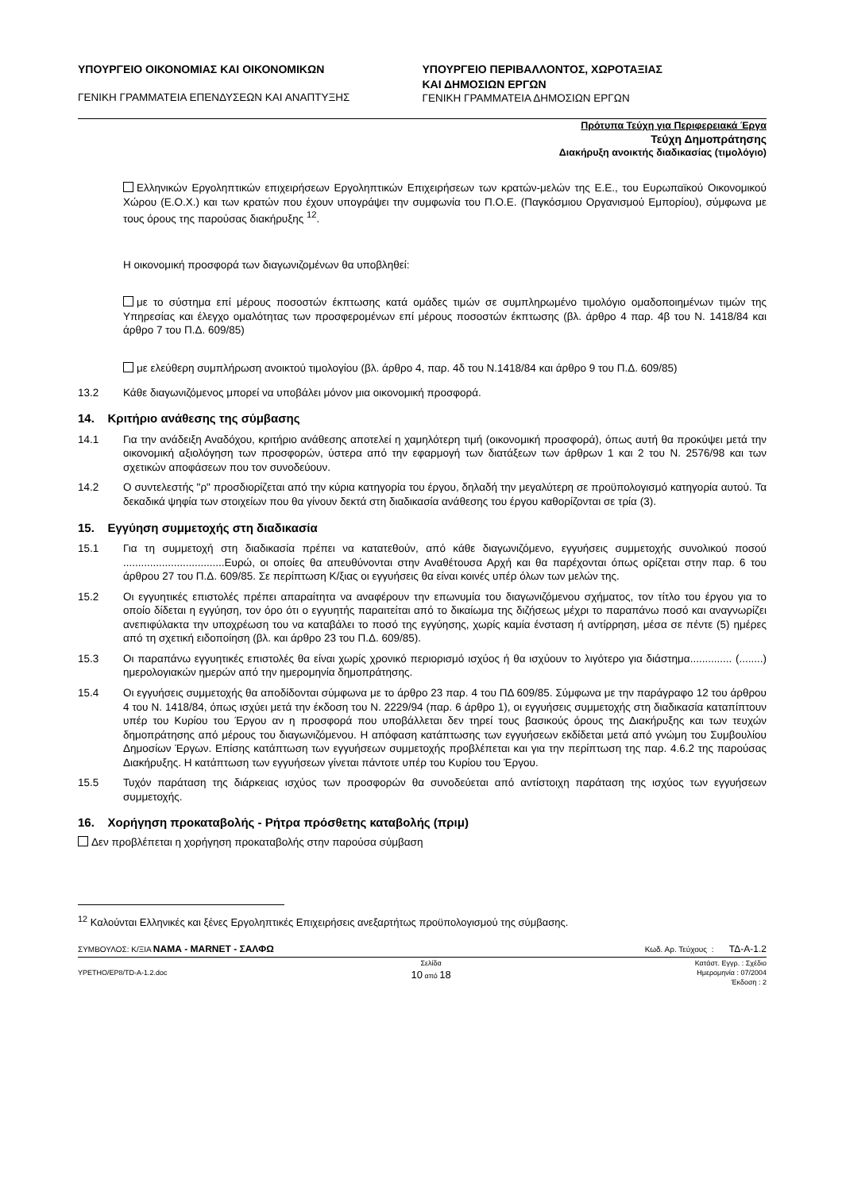ΥΠΟΥΡΓΕΙΟ ΟΙΚΟΝΟΜΙΑΣ ΚΑΙ ΟΙΚΟΝΟΜΙΚΩΝ
ΓΕΝΙΚΗ ΓΡΑΜΜΑΤΕΙΑ ΕΠΕΝΔΥΣΕΩΝ ΚΑΙ ΑΝΑΠΤΥΞΗΣ
ΥΠΟΥΡΓΕΙΟ ΠΕΡΙΒΑΛΛΟΝΤΟΣ, ΧΩΡΟΤΑΞΙΑΣ
ΚΑΙ ΔΗΜΟΣΙΩΝ ΕΡΓΩΝ
ΓΕΝΙΚΗ ΓΡΑΜΜΑΤΕΙΑ ΔΗΜΟΣΙΩΝ ΕΡΓΩΝ
Πρότυπα Τεύχη για Περιφερειακά Έργα
Τεύχη Δημοπράτησης
Διακήρυξη ανοικτής διαδικασίας (τιμολόγιο)
Ελληνικών Εργοληπτικών επιχειρήσεων Εργοληπτικών Επιχειρήσεων των κρατών-μελών της Ε.Ε., του Ευρωπαϊκού Οικονομικού Χώρου (Ε.Ο.Χ.) και των κρατών που έχουν υπογράψει την συμφωνία του Π.Ο.Ε. (Παγκόσμιου Οργανισμού Εμπορίου), σύμφωνα με τους όρους της παρούσας διακήρυξης <sup>12</sup>.
Η οικονομική προσφορά των διαγωνιζομένων θα υποβληθεί:
με το σύστημα επί μέρους ποσοστών έκπτωσης κατά ομάδες τιμών σε συμπληρωμένο τιμολόγιο ομαδοποιημένων τιμών της Υπηρεσίας και έλεγχο ομαλότητας των προσφερομένων επί μέρους ποσοστών έκπτωσης (βλ. άρθρο 4 παρ. 4β του Ν. 1418/84 και άρθρο 7 του Π.Δ. 609/85)
με ελεύθερη συμπλήρωση ανοικτού τιμολογίου (βλ. άρθρο 4, παρ. 4δ του Ν.1418/84 και άρθρο 9 του Π.Δ. 609/85)
13.2 Κάθε διαγωνιζόμενος μπορεί να υποβάλει μόνον μια οικονομική προσφορά.
14. Κριτήριο ανάθεσης της σύμβασης
14.1 Για την ανάδειξη Αναδόχου, κριτήριο ανάθεσης αποτελεί η χαμηλότερη τιμή (οικονομική προσφορά), όπως αυτή θα προκύψει μετά την οικονομική αξιολόγηση των προσφορών, ύστερα από την εφαρμογή των διατάξεων των άρθρων 1 και 2 του Ν. 2576/98 και των σχετικών αποφάσεων που τον συνοδεύουν.
14.2 Ο συντελεστής "ρ" προσδιορίζεται από την κύρια κατηγορία του έργου, δηλαδή την μεγαλύτερη σε προϋπολογισμό κατηγορία αυτού. Τα δεκαδικά ψηφία των στοιχείων που θα γίνουν δεκτά στη διαδικασία ανάθεσης του έργου καθορίζονται σε τρία (3).
15. Εγγύηση συμμετοχής στη διαδικασία
15.1 Για τη συμμετοχή στη διαδικασία πρέπει να κατατεθούν, από κάθε διαγωνιζόμενο, εγγυήσεις συμμετοχής συνολικού ποσού ..................................Ευρώ, οι οποίες θα απευθύνονται στην Αναθέτουσα Αρχή και θα παρέχονται όπως ορίζεται στην παρ. 6 του άρθρου 27 του Π.Δ. 609/85. Σε περίπτωση Κ/ξιας οι εγγυήσεις θα είναι κοινές υπέρ όλων των μελών της.
15.2 Οι εγγυητικές επιστολές πρέπει απαραίτητα να αναφέρουν την επωνυμία του διαγωνιζόμενου σχήματος, τον τίτλο του έργου για το οποίο δίδεται η εγγύηση, τον όρο ότι ο εγγυητής παραιτείται από το δικαίωμα της διζήσεως μέχρι το παραπάνω ποσό και αναγνωρίζει ανεπιφύλακτα την υποχρέωση του να καταβάλει το ποσό της εγγύησης, χωρίς καμία ένσταση ή αντίρρηση, μέσα σε πέντε (5) ημέρες από τη σχετική ειδοποίηση (βλ. και άρθρο 23 του Π.Δ. 609/85).
15.3 Οι παραπάνω εγγυητικές επιστολές θα είναι χωρίς χρονικό περιορισμό ισχύος ή θα ισχύουν το λιγότερο για διάστημα.............. (........) ημερολογιακών ημερών από την ημερομηνία δημοπράτησης.
15.4 Οι εγγυήσεις συμμετοχής θα αποδίδονται σύμφωνα με το άρθρο 23 παρ. 4 του ΠΔ 609/85. Σύμφωνα με την παράγραφο 12 του άρθρου 4 του Ν. 1418/84, όπως ισχύει μετά την έκδοση του Ν. 2229/94 (παρ. 6 άρθρο 1), οι εγγυήσεις συμμετοχής στη διαδικασία καταπίπτουν υπέρ του Κυρίου του Έργου αν η προσφορά που υποβάλλεται δεν τηρεί τους βασικούς όρους της Διακήρυξης και των τευχών δημοπράτησης από μέρους του διαγωνιζόμενου. Η απόφαση κατάπτωσης των εγγυήσεων εκδίδεται μετά από γνώμη του Συμβουλίου Δημοσίων Έργων. Επίσης κατάπτωση των εγγυήσεων συμμετοχής προβλέπεται και για την περίπτωση της παρ. 4.6.2 της παρούσας Διακήρυξης. Η κατάπτωση των εγγυήσεων γίνεται πάντοτε υπέρ του Κυρίου του Έργου.
15.5 Τυχόν παράταση της διάρκειας ισχύος των προσφορών θα συνοδεύεται από αντίστοιχη παράταση της ισχύος των εγγυήσεων συμμετοχής.
16. Χορήγηση προκαταβολής - Ρήτρα πρόσθετης καταβολής (πριμ)
Δεν προβλέπεται η χορήγηση προκαταβολής στην παρούσα σύμβαση
<sup>12</sup> Καλούνται Ελληνικές και ξένες Εργοληπτικές Επιχειρήσεις ανεξαρτήτως προϋπολογισμού της σύμβασης.
ΣΥΜΒΟΥΛΟΣ: Κ/ΞΙΑ ΝΑΜΑ - MARNET - ΣΑΛΦΩ
Κωδ. Αρ. Τεύχους : ΤΔ-Α-1.2
YPETHO/EP8/TD-A-1.2.doc
Σελίδα
10 από 18
Κατάστ. Εγγρ. : Σχέδιο
Ημερομηνία : 07/2004
Έκδοση : 2